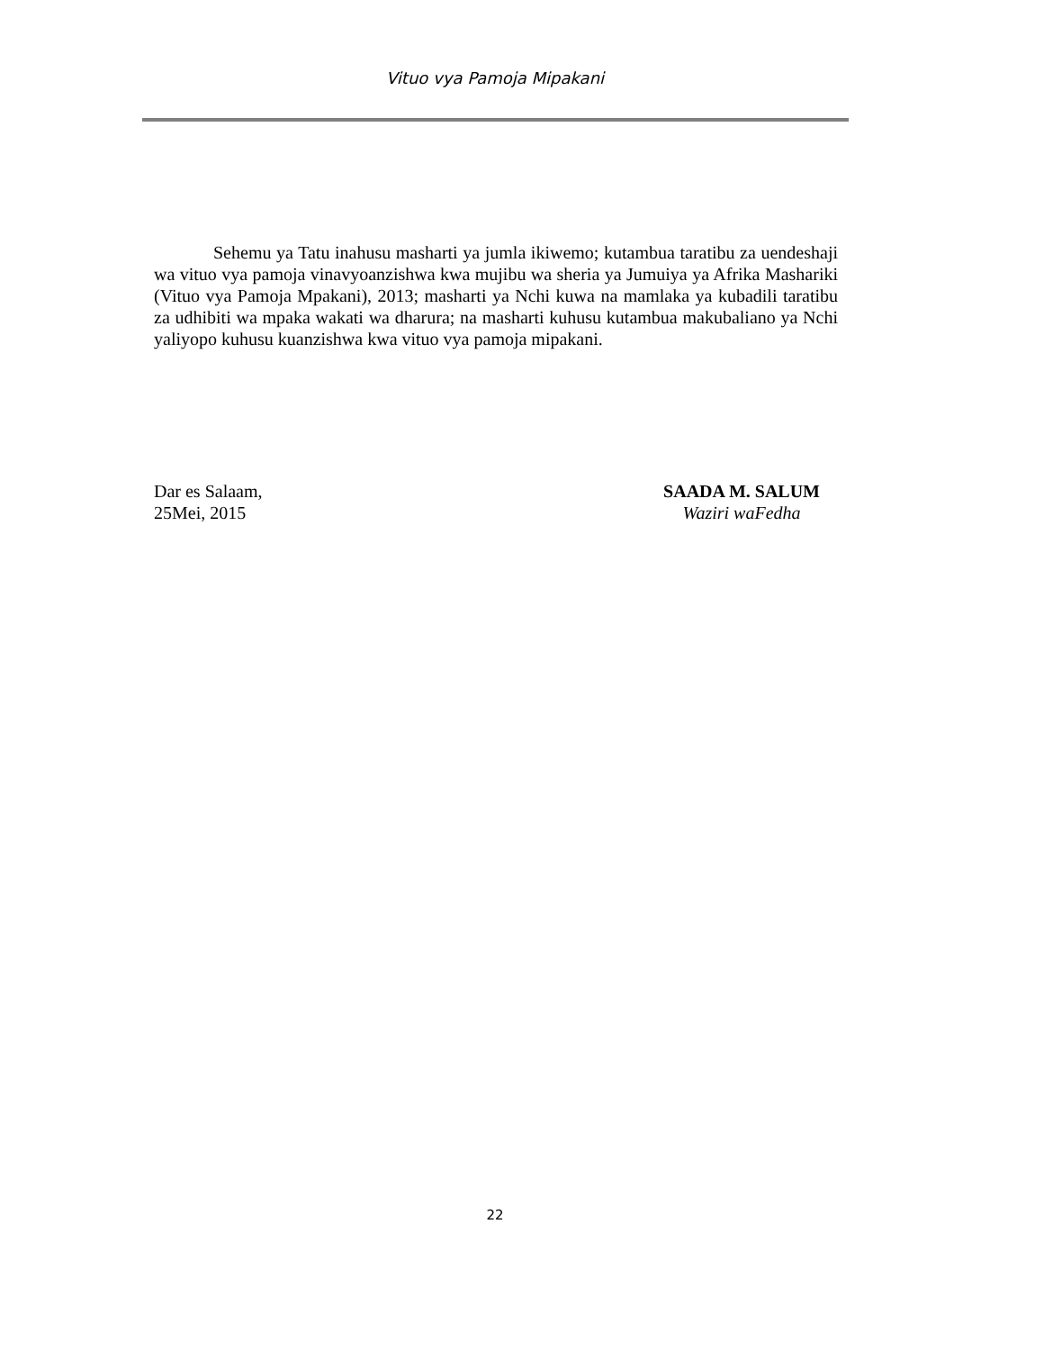Vituo vya Pamoja Mipakani
Sehemu ya Tatu inahusu masharti ya jumla ikiwemo; kutambua taratibu za uendeshaji wa vituo vya pamoja vinavyoanzishwa kwa mujibu wa sheria ya Jumuiya ya Afrika Mashariki (Vituo vya Pamoja Mpakani), 2013; masharti ya Nchi kuwa na mamlaka ya kubadili taratibu za udhibiti wa mpaka wakati wa dharura; na masharti kuhusu kutambua makubaliano ya Nchi yaliyopo kuhusu kuanzishwa kwa vituo vya pamoja mipakani.
Dar es Salaam,
25Mei, 2015
SAADA M. SALUM
Waziri waFedha
22